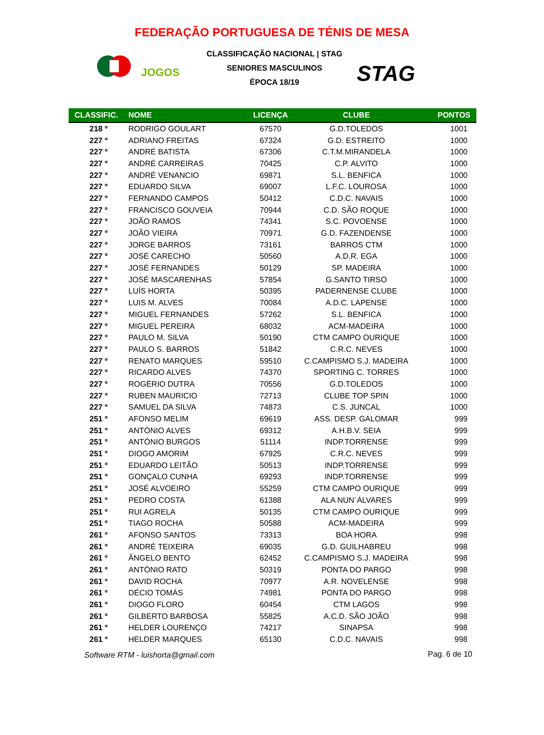FEDERAÇÃO PORTUGUESA DE TÉNIS DE MESA
JOGOS
CLASSIFICAÇÃO NACIONAL | STAG
SENIORES MASCULINOS
ÉPOCA 18/19
STAG
| CLASSIFIC. | NOME | LICENÇA | CLUBE | PONTOS |
| --- | --- | --- | --- | --- |
| 218 º | RODRIGO GOULART | 67570 | G.D.TOLEDOS | 1001 |
| 227 º | ADRIANO FREITAS | 67324 | G.D. ESTREITO | 1000 |
| 227 º | ANDRÉ BATISTA | 67306 | C.T.M.MIRANDELA | 1000 |
| 227 º | ANDRÉ CARREIRAS | 70425 | C.P. ALVITO | 1000 |
| 227 º | ANDRÉ VENANCIO | 69871 | S.L. BENFICA | 1000 |
| 227 º | EDUARDO SILVA | 69007 | L.F.C. LOUROSA | 1000 |
| 227 º | FERNANDO CAMPOS | 50412 | C.D.C. NAVAIS | 1000 |
| 227 º | FRANCISCO GOUVEIA | 70944 | C.D. SÃO ROQUE | 1000 |
| 227 º | JOÃO RAMOS | 74341 | S.C. POVOENSE | 1000 |
| 227 º | JOÃO VIEIRA | 70971 | G.D. FAZENDENSE | 1000 |
| 227 º | JORGE BARROS | 73161 | BARROS CTM | 1000 |
| 227 º | JOSÉ CARECHO | 50560 | A.D.R. EGA | 1000 |
| 227 º | JOSÉ FERNANDES | 50129 | SP. MADEIRA | 1000 |
| 227 º | JOSÉ MASCARENHAS | 57854 | G.SANTO TIRSO | 1000 |
| 227 º | LUÍS HORTA | 50395 | PADERNENSE CLUBE | 1000 |
| 227 º | LUIS M. ALVES | 70084 | A.D.C. LAPENSE | 1000 |
| 227 º | MIGUEL FERNANDES | 57262 | S.L. BENFICA | 1000 |
| 227 º | MIGUEL PEREIRA | 68032 | ACM-MADEIRA | 1000 |
| 227 º | PAULO M. SILVA | 50190 | CTM CAMPO OURIQUE | 1000 |
| 227 º | PAULO S. BARROS | 51842 | C.R.C. NEVES | 1000 |
| 227 º | RENATO MARQUES | 59510 | C.CAMPISMO S.J. MADEIRA | 1000 |
| 227 º | RICARDO ALVES | 74370 | SPORTING C. TORRES | 1000 |
| 227 º | ROGÉRIO DUTRA | 70556 | G.D.TOLEDOS | 1000 |
| 227 º | RUBEN MAURICIO | 72713 | CLUBE TOP SPIN | 1000 |
| 227 º | SAMUEL DA SILVA | 74873 | C.S. JUNCAL | 1000 |
| 251 º | AFONSO MELIM | 69619 | ASS. DESP. GALOMAR | 999 |
| 251 º | ANTÓNIO ALVES | 69312 | A.H.B.V. SEIA | 999 |
| 251 º | ANTÓNIO BURGOS | 51114 | INDP.TORRENSE | 999 |
| 251 º | DIOGO AMORIM | 67925 | C.R.C. NEVES | 999 |
| 251 º | EDUARDO LEITÃO | 50513 | INDP.TORRENSE | 999 |
| 251 º | GONÇALO CUNHA | 69293 | INDP.TORRENSE | 999 |
| 251 º | JOSÉ ALVOEIRO | 55259 | CTM CAMPO OURIQUE | 999 |
| 251 º | PEDRO COSTA | 61388 | ALA NUN´ÁLVARES | 999 |
| 251 º | RUI AGRELA | 50135 | CTM CAMPO OURIQUE | 999 |
| 251 º | TIAGO ROCHA | 50588 | ACM-MADEIRA | 999 |
| 261 º | AFONSO SANTOS | 73313 | BOA HORA | 998 |
| 261 º | ANDRÉ TEIXEIRA | 69035 | G.D. GUILHABREU | 998 |
| 261 º | ÂNGELO BENTO | 62452 | C.CAMPISMO S.J. MADEIRA | 998 |
| 261 º | ANTÓNIO RATO | 50319 | PONTA DO PARGO | 998 |
| 261 º | DAVID ROCHA | 70977 | A.R. NOVELENSE | 998 |
| 261 º | DÉCIO TOMÁS | 74981 | PONTA DO PARGO | 998 |
| 261 º | DIOGO FLORO | 60454 | CTM LAGOS | 998 |
| 261 º | GILBERTO BARBOSA | 55825 | A.C.D. SÃO JOÃO | 998 |
| 261 º | HELDER LOURENÇO | 74217 | SINAPSA | 998 |
| 261 º | HELDER MARQUES | 65130 | C.D.C. NAVAIS | 998 |
Software RTM - luishorta@gmail.com
Pag. 6 de 10